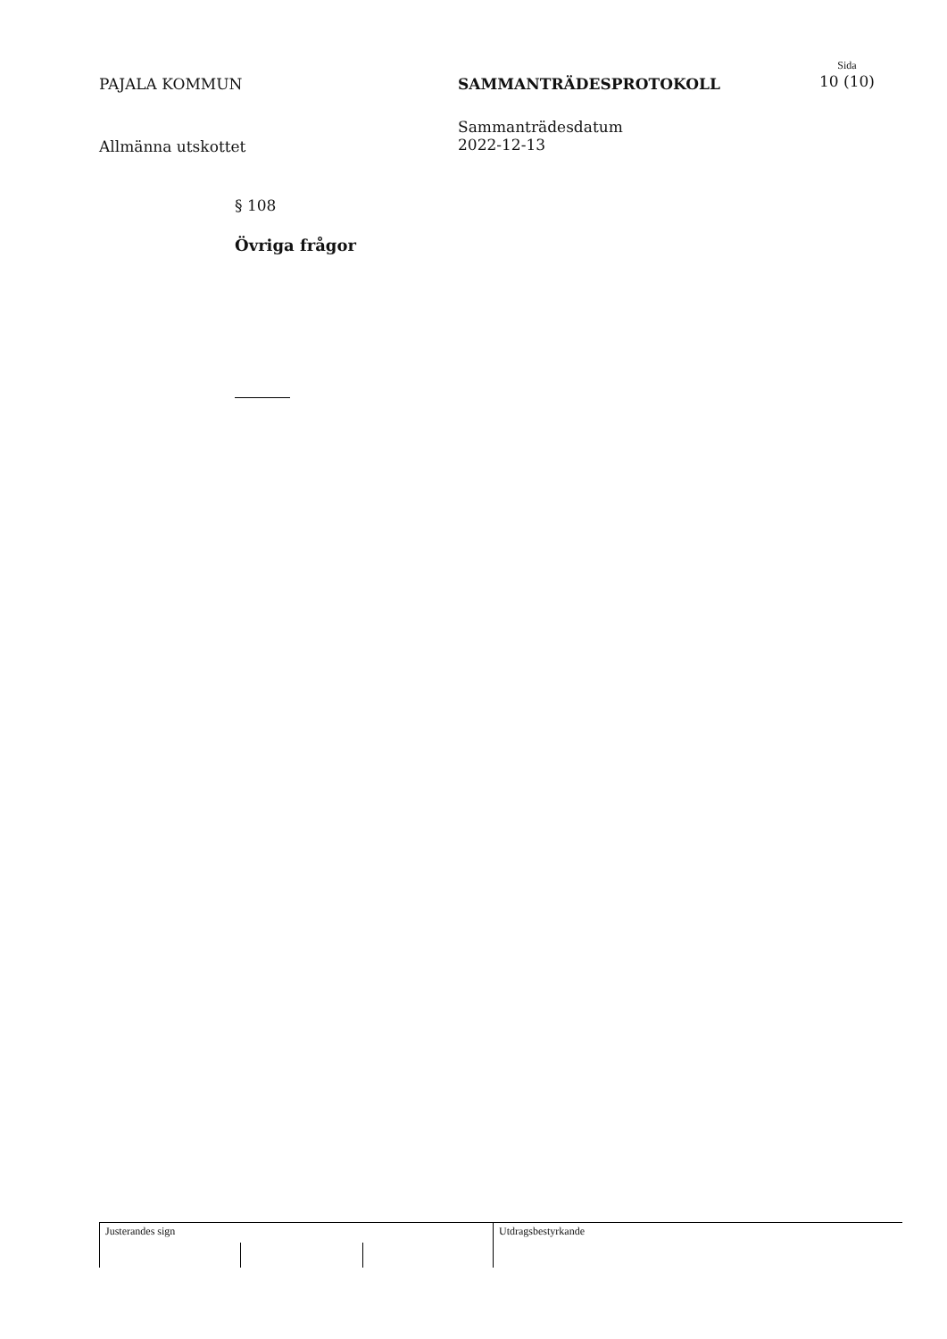PAJALA KOMMUN
Allmänna utskottet
SAMMANTRÄDESPROTOKOLL
Sammanträdesdatum
2022-12-13
Sida
10 (10)
§ 108
Övriga frågor
Justerandes sign Utdragsbestyrkande